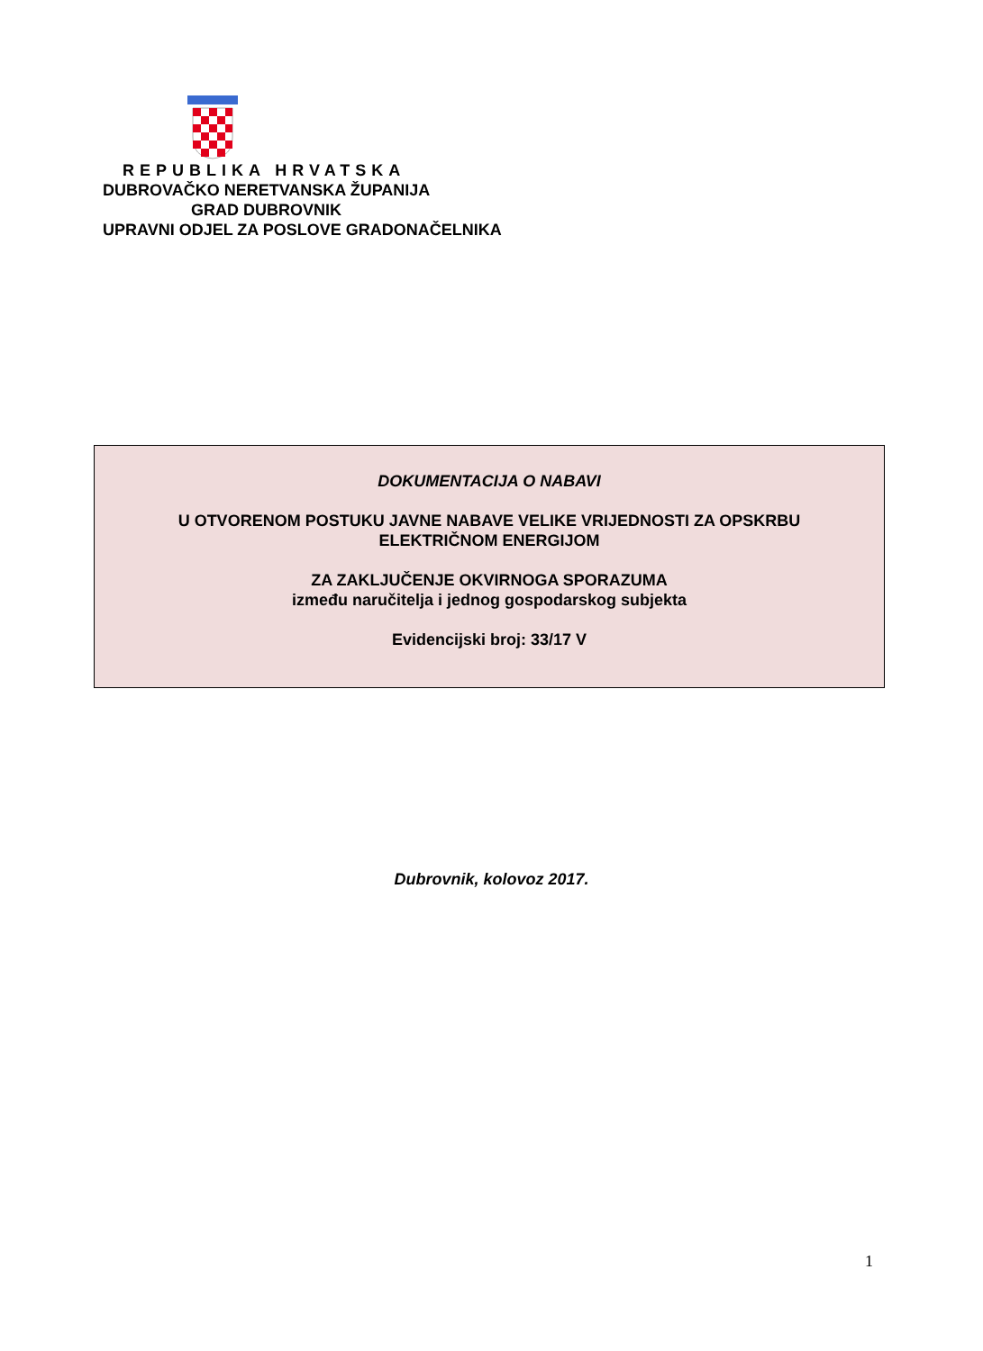REPUBLIKA HRVATSKA
DUBROVAČKO NERETVANSKA ŽUPANIJA
GRAD DUBROVNIK
UPRAVNI ODJEL ZA POSLOVE GRADONAČELNIKA
DOKUMENTACIJA O NABAVI
U OTVORENOM POSTUKU JAVNE NABAVE VELIKE VRIJEDNOSTI ZA OPSKRBU
ELEKTRIČNOM ENERGIJOM
ZA ZAKLJUČENJE OKVIRNOGA SPORAZUMA
između naručitelja i jednog gospodarskog subjekta
Evidencijski broj: 33/17 V
Dubrovnik, kolovoz 2017.
1